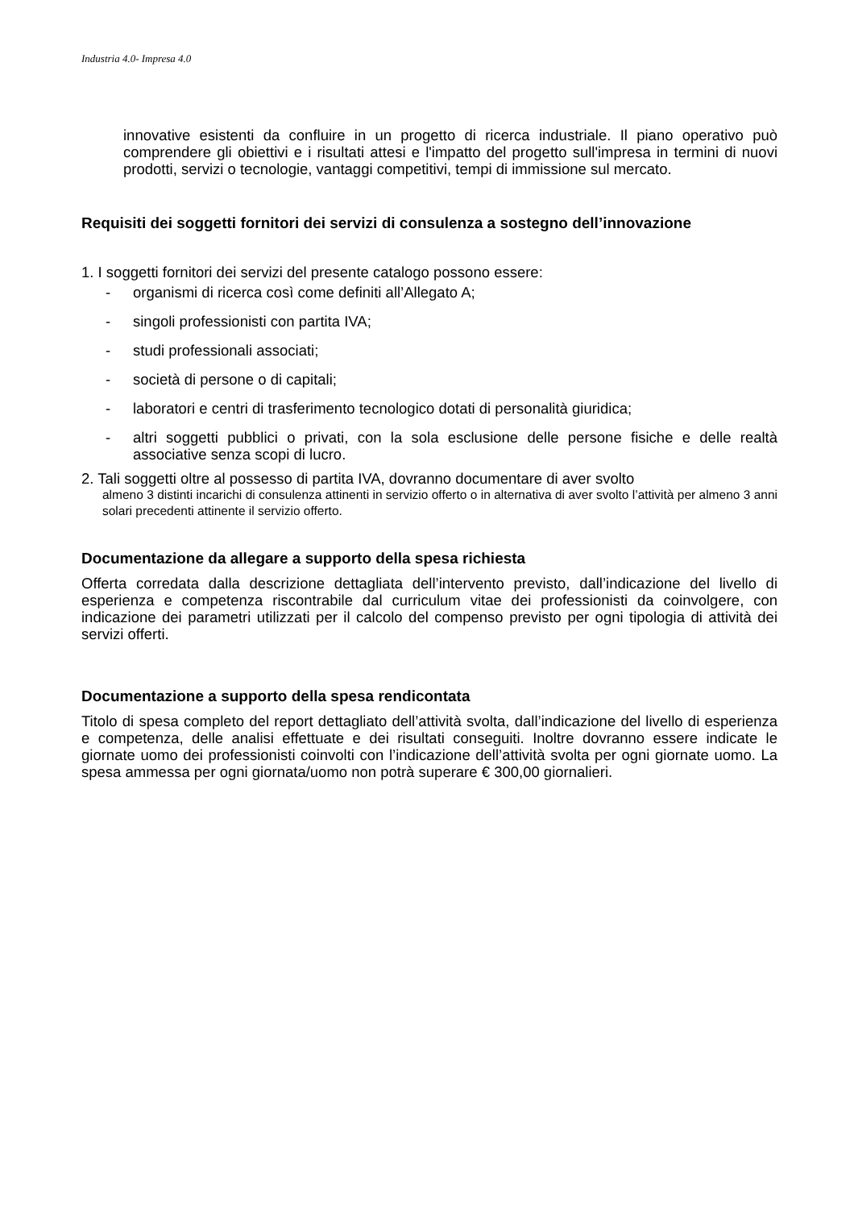Industria 4.0- Impresa 4.0
innovative esistenti da confluire in un progetto di ricerca industriale. Il piano operativo può comprendere gli obiettivi e i risultati attesi e l'impatto del progetto sull'impresa in termini di nuovi prodotti, servizi o tecnologie, vantaggi competitivi, tempi di immissione sul mercato.
Requisiti dei soggetti fornitori dei servizi di consulenza a sostegno dell’innovazione
1. I soggetti fornitori dei servizi del presente catalogo possono essere:
- organismi di ricerca così come definiti all’Allegato A;
- singoli professionisti con partita IVA;
- studi professionali associati;
- società di persone o di capitali;
- laboratori e centri di trasferimento tecnologico dotati di personalità giuridica;
- altri soggetti pubblici o privati, con la sola esclusione delle persone fisiche e delle realtà associative senza scopi di lucro.
2. Tali soggetti oltre al possesso di partita IVA, dovranno documentare di aver svolto
almeno 3 distinti incarichi di consulenza attinenti in servizio offerto o in alternativa di aver svolto l’attività per almeno 3 anni solari precedenti attinente il servizio offerto.
Documentazione da allegare a supporto della spesa richiesta
Offerta corredata dalla descrizione dettagliata dell’intervento previsto, dall’indicazione del livello di esperienza e competenza riscontrabile dal curriculum vitae dei professionisti da coinvolgere, con indicazione dei parametri utilizzati per il calcolo del compenso previsto per ogni tipologia di attività dei servizi offerti.
Documentazione a supporto della spesa rendicontata
Titolo di spesa completo del report dettagliato dell’attività svolta, dall’indicazione del livello di esperienza e competenza, delle analisi effettuate e dei risultati conseguiti. Inoltre dovranno essere indicate le giornate uomo dei professionisti coinvolti con l’indicazione dell’attività svolta per ogni giornate uomo. La spesa ammessa per ogni giornata/uomo non potrà superare € 300,00 giornalieri.